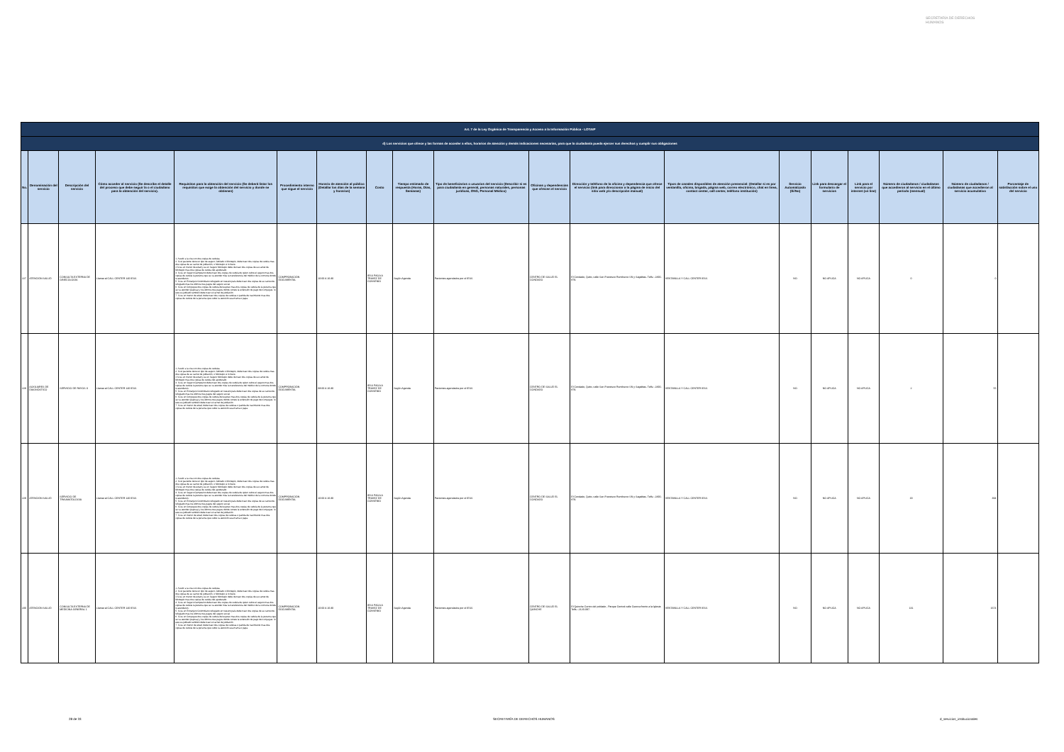SECRETARÍA DE DERECHOS HUMANOS
| Art. 7 de la Ley Orgánica de Transparencia y Acceso a la Información Pública - LOTAIP | | | | | | | | | | | | | | | | | | |
| d) Los servicios que ofrece y las formas de acceder a ellos, horarios de atención y demás indicaciones necesarias, para que la ciudadanía pueda ejercer sus derechos y cumplir sus obligaciones | | | | | | | | | | | | | | | | | | |
| No. | Denominación del servicio | Descripción del servicio | Cómo acceder al servicio (Se describe el detalle del proceso que debe seguir la o el ciudadano para la obtención del servicio). | Requisitos para la obtención del servicio (Se deberá listar los requisitos que exige la obtención del servicio y donde se obtienen) | Procedimiento interno que sigue el servicio | Horario de atención al público (Detallar los días de la semana y horarios) | Costo | Tiempo estimado de respuesta (Horas, Días, Semanas) | Tipo de beneficiarios o usuarios del servicio (Describir si es para ciudadanía en general, personas naturales, personas jurídicas, ONG, Personal Médico) | Oficinas y dependencias que ofrecen el servicio | Dirección y teléfono de la oficina y dependencia que ofrece el servicio (link para direccionar a la página de inicio del sitio web y/o descripción manual) | Tipos de canales disponibles de atención presencial: (Detallar si es por ventanilla, oficina, brigada, página web, correo electrónico, chat en línea, contact center, call center, teléfono institución) | Servicio Automatizado (Si/No) | Link para descargar el formulario de servicios | Link para el servicio por internet (on line) | Número de ciudadanos / ciudadanas que accedieron al servicio en el último período (mensual) | Número de ciudadanos / ciudadanas que accedieron al servicio acumulativo | Porcentaje de satisfacción sobre el uso del servicio |
| 227 | ATENCIÓN SALUD | CONSULTA EXTERNA DE GINECOLOGÍA | Llamar al CALL CENTER 140 IESS | 1. Acudir a la cita con dos copias de cedulas 2. Si el paciente tiene un tipo de seguro Jubilado o Montepio, debe traer dos copias de cedula mas dos copias de su carnet de jubilación, o Montepio si lo fuere 3 Si es un menor de edad y es un Seguro Montepio debe de traer dos copias de su carnet de Montepio mas dos copias de cedula del apoderado 4. Si es un Seguro Campesino debe traer dos copias de cedula de quien cubre el seguro mas dos copias de cedula la persona que se va atender más la transferencia del médico de la comuna donde lo atendieron. 5. Si es un Extranjero Colombiano refugiado en nuestro país debe traer dos copias de su carnet de refugiado mas los últimos tres pagos del seguro social 6. Si es un Conyugue dos copias de cedula del esposo mas dos copias de cedula de la persona que se va atender (esposa) y los últimos tres pagos donde conste la extensión de pago del conyugue. Si este es jubilado también debe traer el carnet de jubilación 7. Si es un menor de edad, debe traer dos copias de cedulas o partida de nacimiento mas dos copias de cedula de la persona que cubre la atención sea mama o papa | COMPROBACIÓN DOCUMENTAL | 10:00 A 16:30 | IESS PAGA A TRAVEZ DE CONVENIO | Según Agenda | Pacientes agendados por el IESS | CENTRO DE SALUD EL CONDADO | El Condado, Quito, calle San Francisco Rumihurco SN y Sagalitas. Telfs.:-2490-879. | VENTANILLA Y CALL CENTER IESS | NO | NO APLICA | NO APLICA | 0 | 0 | |
| 228 | AUXILIARES DE DIAGNÓSTICO | SERVICIO DE RAYOS X | Llamar al CALL CENTER 140 IESS | 1. Acudir a la cita con dos copias de cedulas 2. Si el paciente tiene un tipo de seguro Jubilado o Montepio, debe traer dos copias de cedula mas dos copias de su carnet de jubilación, o Montepio si lo fuere 3 Si es un menor de edad y es un Seguro Montepio debe de traer dos copias de su carnet de Montepio mas dos copias de cedula del apoderado 4. Si es un Seguro Campesino debe traer dos copias de cedula de quien cubre el seguro mas dos copias de cedula la persona que se va atender más la transferencia del médico de la comuna donde lo atendieron. 5. Si es un Extranjero Colombiano refugiado en nuestro país debe traer dos copias de su carnet de refugiado mas los últimos tres pagos del seguro social 6. Si es un Conyugue dos copias de cedula del esposo mas dos copias de cedula de la persona que se va atender (esposa) y los últimos tres pagos donde conste la extensión de pago del conyugue. Si este es jubilado también debe traer el carnet de jubilación 7. Si es un menor de edad, debe traer dos copias de cedulas o partida de nacimiento mas dos copias de cedula de la persona que cubre la atención sea mama o papa | COMPROBACIÓN DOCUMENTAL | 08:00 A 16:30 | IESS PAGA A TRAVEZ DE CONVENIO | Según Agenda | Pacientes agendados por el IESS | CENTRO DE SALUD EL CONDADO | El Condado, Quito, calle San Francisco Rumihurco SN y Sagalitas. Telfs.:-2490-879. | VENTANILLA Y CALL CENTER IESS | NO | NO APLICA | NO APLICA | 2 | 55 | |
| 229 | ATENCIÓN SALUD | SERVICIO DE TRAUMATOLOGÍA | Llamar al CALL CENTER 140 IESS | 1. Acudir a la cita con dos copias de cedulas 2. Si el paciente tiene un tipo de seguro Jubilado o Montepio, debe traer dos copias de cedula mas dos copias de su carnet de jubilación, o Montepio si lo fuere 3 Si es un menor de edad y es un Seguro Montepio debe de traer dos copias de su carnet de Montepio mas dos copias de cedula del apoderado 4. Si es un Seguro Campesino debe traer dos copias de cedula de quien cubre el seguro mas dos copias de cedula la persona que se va atender más la transferencia del médico de la comuna donde lo atendieron. 5. Si es un Extranjero Colombiano refugiado en nuestro país debe traer dos copias de su carnet de refugiado mas los últimos tres pagos del seguro social 6. Si es un Conyugue dos copias de cedula del esposo mas dos copias de cedula de la persona que se va atender (esposa) y los últimos tres pagos donde conste la extensión de pago del conyugue. Si este es jubilado también debe traer el carnet de jubilación 7. Si es un menor de edad, debe traer dos copias de cedulas o partida de nacimiento mas dos copias de cedula de la persona que cubre la atención sea mama o papa | COMPROBACIÓN DOCUMENTAL | 10:00 A 16:30 | IESS PAGA A TRAVEZ DE CONVENIO | Según Agenda | Pacientes agendados por el IESS | CENTRO DE SALUD EL CONDADO | El Condado, Quito, calle San Francisco Rumihurco SN y Sagalitas. Telfs.:-2490-879. | VENTANILLA Y CALL CENTER IESS | NO | NO APLICA | NO APLICA | 19 | 394 | |
| 230 | ATENCIÓN SALUD | CONSULTA EXTERNA DE MEDICINA GENERAL 1 | Llamar al CALL CENTER 140 IESS | 1. Acudir a la cita con dos copias de cedulas 2. Si el paciente tiene un tipo de seguro Jubilado o Montepio, debe traer dos copias de cedula mas dos copias de su carnet de jubilación, o Montepio si lo fuere 3 Si es un menor de edad y es un Seguro Montepio debe de traer dos copias de su carnet de Montepio mas dos copias de cedula del apoderado 4. Si es un Seguro Campesino debe traer dos copias de cedula de quien cubre el seguro mas dos copias de cedula la persona que se va atender más la transferencia del médico de la comuna donde lo atendieron. 5. Si es un Extranjero Colombiano refugiado en nuestro país debe traer dos copias de su carnet de refugiado mas los últimos tres pagos del seguro social 6. Si es un Conyugue dos copias de cedula del esposo mas dos copias de cedula de la persona que se va atender (esposa) y los últimos tres pagos donde conste la extensión de pago del conyugue. Si este es jubilado también debe traer el carnet de jubilación 7. Si es un menor de edad, debe traer dos copias de cedulas o partida de nacimiento mas dos copias de cedula de la persona que cubre la atención sea mama o papa | COMPROBACIÓN DOCUMENTAL | 10:00 A 16:30 | IESS PAGA A TRAVEZ DE CONVENIO | Según Agenda | Pacientes agendados por el IESS | CENTRO DE SALUD EL QUINCHE | El Quinche Centro del poblado , Parque Central calle Cuenca frente a la Iglesia Telfs.:-2120-097. | VENTANILLA Y CALL CENTER IESS | NO | NO APLICA | NO APLICA | 131 | 1674 | |
28 de 33 SECRETARÍA DE DERECHOS HUMANOS d_servicios_institucionales